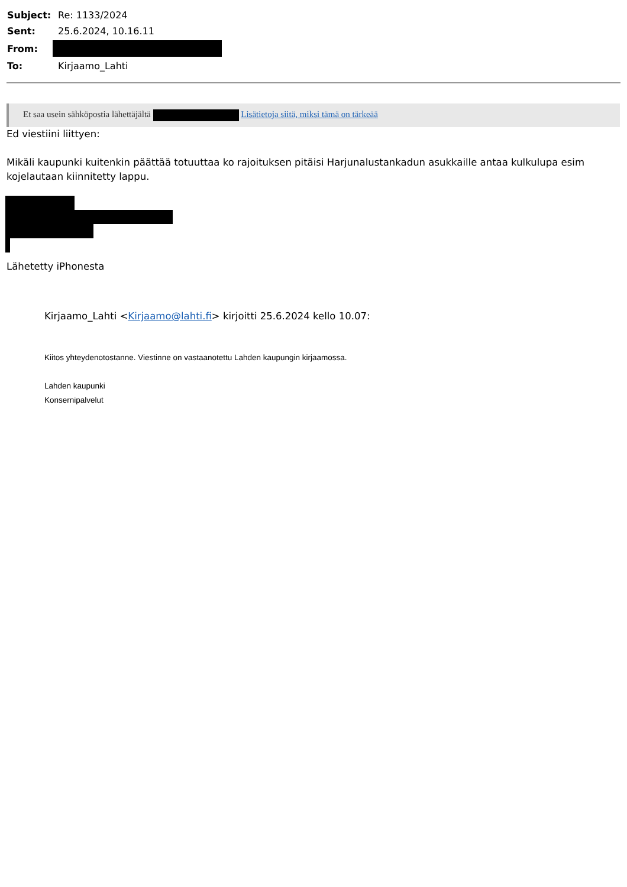| Subject: | Re: 1133/2024 |
| Sent: | 25.6.2024, 10.16.11 |
| From: | |
| To: | Kirjaamo_Lahti |
Et saa usein sähköpostia lähettäjältä Lisätietoja siitä, miksi tämä on tärkeää
Ed viestiini liittyen:
Mikäli kaupunki kuitenkin päättää totuuttaa ko rajoituksen pitäisi Harjunalustankadun asukkaille antaa kulkulupa esim kojelautaan kiinnitetty lappu.
Lähetetty iPhonesta
Kirjaamo_Lahti <Kirjaamo@lahti.fi> kirjoitti 25.6.2024 kello 10.07:
Kiitos yhteydenotostanne. Viestinne on vastaanotettu Lahden kaupungin kirjaamossa.
Lahden kaupunki
Konsernipalvelut